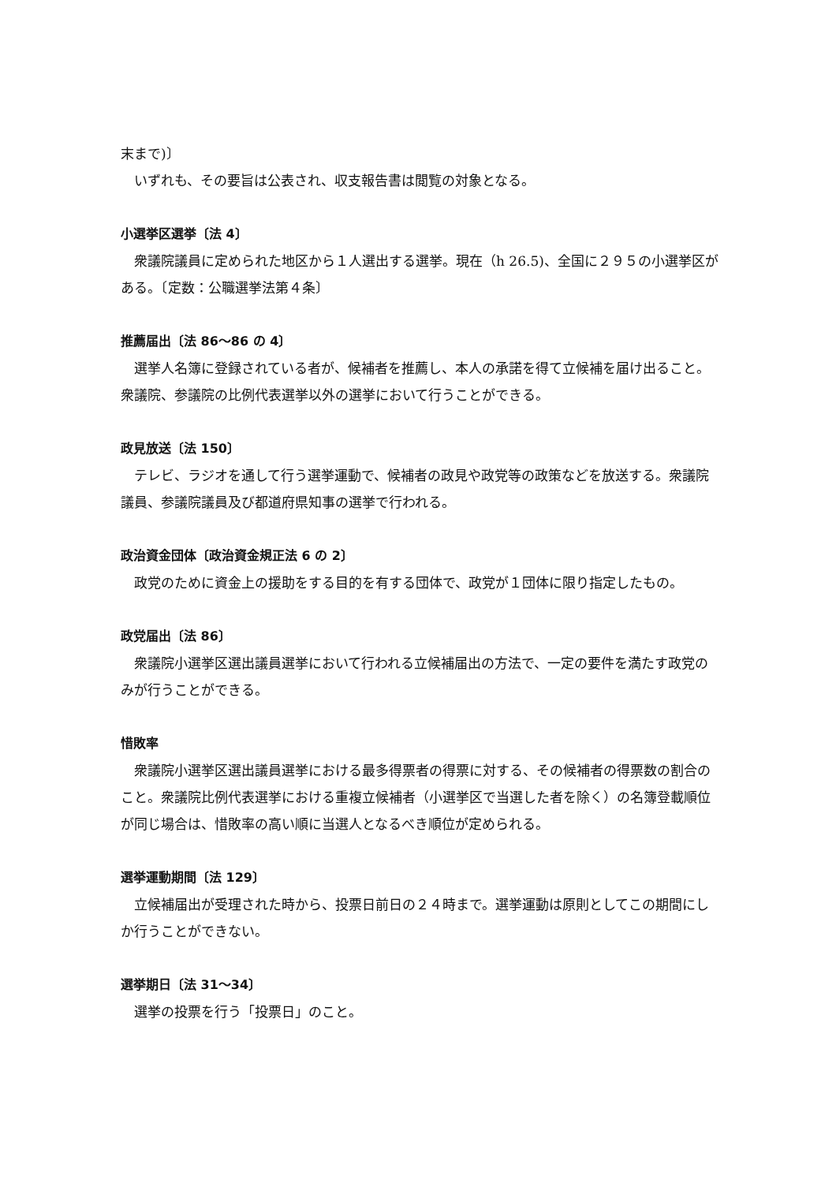末まで)〕
いずれも、その要旨は公表され、収支報告書は閲覧の対象となる。
小選挙区選挙〔法 4〕
衆議院議員に定められた地区から１人選出する選挙。現在（h 26.5)、全国に２９５の小選挙区がある。〔定数：公職選挙法第４条〕
推薦届出〔法 86～86 の 4〕
選挙人名簿に登録されている者が、候補者を推薦し、本人の承諾を得て立候補を届け出ること。衆議院、参議院の比例代表選挙以外の選挙において行うことができる。
政見放送〔法 150〕
テレビ、ラジオを通して行う選挙運動で、候補者の政見や政党等の政策などを放送する。衆議院議員、参議院議員及び都道府県知事の選挙で行われる。
政治資金団体〔政治資金規正法 6 の 2〕
政党のために資金上の援助をする目的を有する団体で、政党が１団体に限り指定したもの。
政党届出〔法 86〕
衆議院小選挙区選出議員選挙において行われる立候補届出の方法で、一定の要件を満たす政党のみが行うことができる。
惜敗率
衆議院小選挙区選出議員選挙における最多得票者の得票に対する、その候補者の得票数の割合のこと。衆議院比例代表選挙における重複立候補者（小選挙区で当選した者を除く）の名簿登載順位が同じ場合は、惜敗率の高い順に当選人となるべき順位が定められる。
選挙運動期間〔法 129〕
立候補届出が受理された時から、投票日前日の２４時まで。選挙運動は原則としてこの期間にしか行うことができない。
選挙期日〔法 31～34〕
選挙の投票を行う「投票日」のこと。